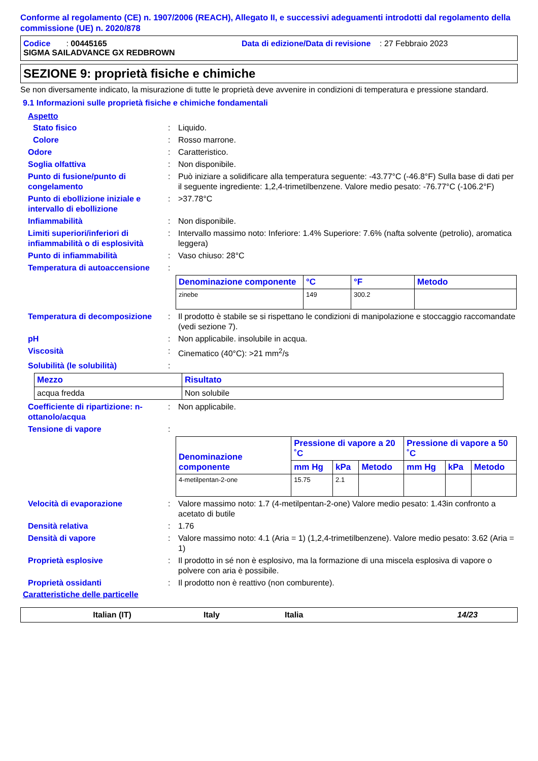Conforme al regolamento (CE) n. 1907/2006 (REACH), Allegato II, e successivi adeguamenti introdotti dal regolamento della commissione (UE) n. 2020/878
Codice : 00445165 Data di edizione/Data di revisione : 27 Febbraio 2023
SIGMA SAILADVANCE GX REDBROWN
SEZIONE 9: proprietà fisiche e chimiche
Se non diversamente indicato, la misurazione di tutte le proprietà deve avvenire in condizioni di temperatura e pressione standard.
9.1 Informazioni sulle proprietà fisiche e chimiche fondamentali
Aspetto
Stato fisico: Liquido.
Colore: Rosso marrone.
Odore: Caratteristico.
Soglia olfattiva: Non disponibile.
Punto di fusione/punto di congelamento: Può iniziare a solidificare alla temperatura seguente: -43.77°C (-46.8°F) Sulla base di dati per il seguente ingrediente: 1,2,4-trimetilbenzene. Valore medio pesato: -76.77°C (-106.2°F)
Punto di ebollizione iniziale e intervallo di ebollizione: >37.78°C
Infiammabilità: Non disponibile.
Limiti superiori/inferiori di infiammabilità o di esplosività: Intervallo massimo noto: Inferiore: 1.4% Superiore: 7.6% (nafta solvente (petrolio), aromatica leggera)
Punto di infiammabilità: Vaso chiuso: 28°C
Temperatura di autoaccensione:
| Denominazione componente | °C | °F | Metodo |
| --- | --- | --- | --- |
| zinebe | 149 | 300.2 | |
Temperatura di decomposizione: Il prodotto è stabile se si rispettano le condizioni di manipolazione e stoccaggio raccomandate (vedi sezione 7).
pH: Non applicabile. insolubile in acqua.
Viscosità: Cinematico (40°C): >21 mm<sup>2</sup>/s
Solubilità (le solubilità):
| Mezzo | Risultato |
| --- | --- |
| acqua fredda | Non solubile |
Coefficiente di ripartizione: n-ottanolo/acqua: Non applicabile.
Tensione di vapore:
| Denominazione componente | Pressione di vapore a 20 ˚C | | | Pressione di vapore a 50 ˚C | | |
| --- | --- | --- | --- | --- | --- | --- |
| | mm Hg | kPa | Metodo | mm Hg | kPa | Metodo |
| 4-metilpentan-2-one | 15.75 | 2.1 | | | | |
Velocità di evaporazione: Valore massimo noto: 1.7 (4-metilpentan-2-one) Valore medio pesato: 1.43in confronto a acetato di butile
Densità relativa: 1.76
Densità di vapore: Valore massimo noto: 4.1 (Aria = 1) (1,2,4-trimetilbenzene). Valore medio pesato: 3.62 (Aria = 1)
Proprietà esplosive: Il prodotto in sé non è esplosivo, ma la formazione di una miscela esplosiva di vapore o polvere con aria è possibile.
Proprietà ossidanti: Il prodotto non è reattivo (non comburente).
Caratteristiche delle particelle
Italian (IT) Italy Italia 14/23